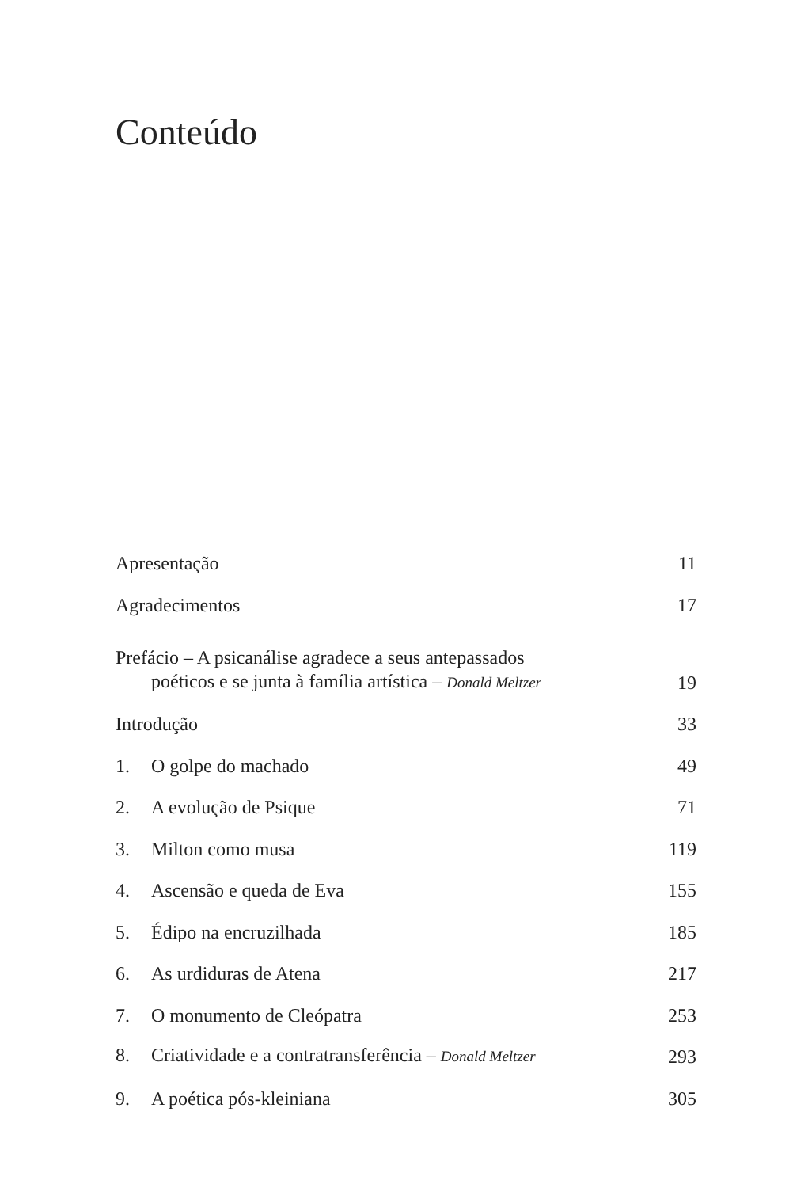Conteúdo
Apresentação 11
Agradecimentos 17
Prefácio – A psicanálise agradece a seus antepassados
poéticos e se junta à família artística – Donald Meltzer 19
Introdução 33
1. O golpe do machado 49
2. A evolução de Psique 71
3. Milton como musa 119
4. Ascensão e queda de Eva 155
5. Édipo na encruzilhada 185
6. As urdiduras de Atena 217
7. O monumento de Cleópatra 253
8. Criatividade e a contratransferência – Donald Meltzer 293
9. A poética pós-kleiniana 305